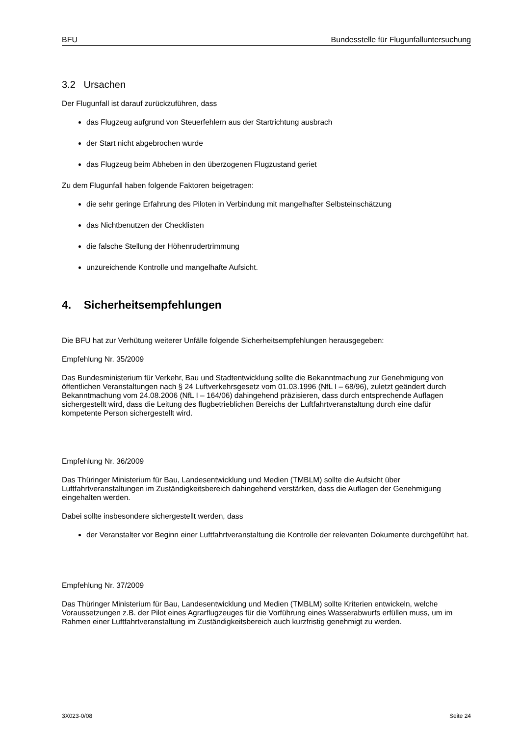BFU Bundesstelle für Flugunfalluntersuchung
3.2 Ursachen
Der Flugunfall ist darauf zurückzuführen, dass
das Flugzeug aufgrund von Steuerfehlern aus der Startrichtung ausbrach
der Start nicht abgebrochen wurde
das Flugzeug beim Abheben in den überzogenen Flugzustand geriet
Zu dem Flugunfall haben folgende Faktoren beigetragen:
die sehr geringe Erfahrung des Piloten in Verbindung mit mangelhafter Selbsteinschätzung
das Nichtbenutzen der Checklisten
die falsche Stellung der Höhenrudertrimmung
unzureichende Kontrolle und mangelhafte Aufsicht.
4. Sicherheitsempfehlungen
Die BFU hat zur Verhütung weiterer Unfälle folgende Sicherheitsempfehlungen herausgegeben:
Empfehlung Nr. 35/2009
Das Bundesministerium für Verkehr, Bau und Stadtentwicklung sollte die Bekanntmachung zur Genehmigung von öffentlichen Veranstaltungen nach § 24 Luftverkehrsgesetz vom 01.03.1996 (NfL I – 68/96), zuletzt geändert durch Bekanntmachung vom 24.08.2006 (NfL I – 164/06) dahingehend präzisieren, dass durch entsprechende Auflagen sichergestellt wird, dass die Leitung des flugbetrieblichen Bereichs der Luftfahrtveranstaltung durch eine dafür kompetente Person sichergestellt wird.
Empfehlung Nr. 36/2009
Das Thüringer Ministerium für Bau, Landesentwicklung und Medien (TMBLM) sollte die Aufsicht über Luftfahrtveranstaltungen im Zuständigkeitsbereich dahingehend verstärken, dass die Auflagen der Genehmigung eingehalten werden.
Dabei sollte insbesondere sichergestellt werden, dass
der Veranstalter vor Beginn einer Luftfahrtveranstaltung die Kontrolle der relevanten Dokumente durchgeführt hat.
Empfehlung Nr. 37/2009
Das Thüringer Ministerium für Bau, Landesentwicklung und Medien (TMBLM) sollte Kriterien entwickeln, welche Voraussetzungen z.B. der Pilot eines Agrarflugzeuges für die Vorführung eines Wasserabwurfs erfüllen muss, um im Rahmen einer Luftfahrtveranstaltung im Zuständigkeitsbereich auch kurzfristig genehmigt zu werden.
3X023-0/08 Seite 24